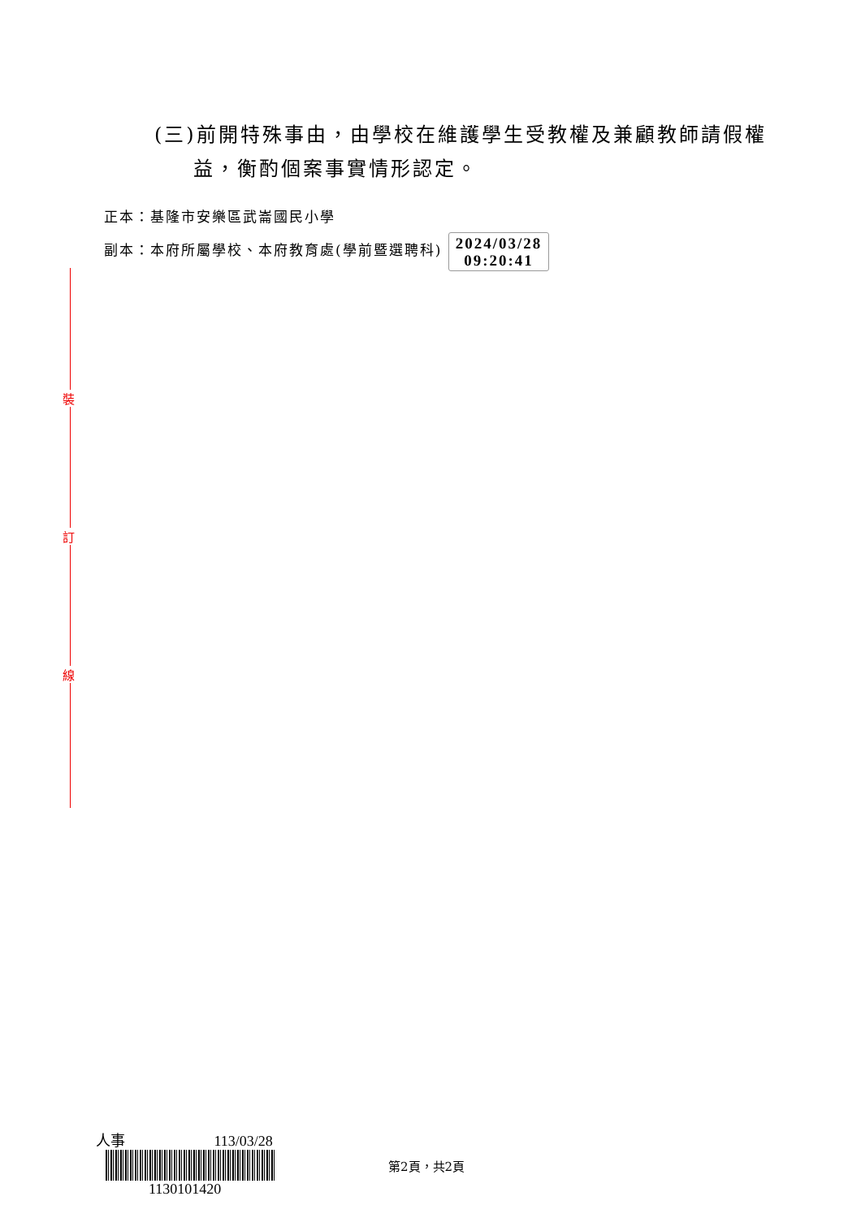裝
訂
線
(三)前開特殊事由，由學校在維護學生受教權及兼顧教師請假權益，衡酌個案事實情形認定。
正本：基隆市安樂區武崙國民小學
副本：本府所屬學校、本府教育處(學前暨選聘科) 2024/03/28
09:20:41
人事 113/03/28
1130101420
第2頁，共2頁